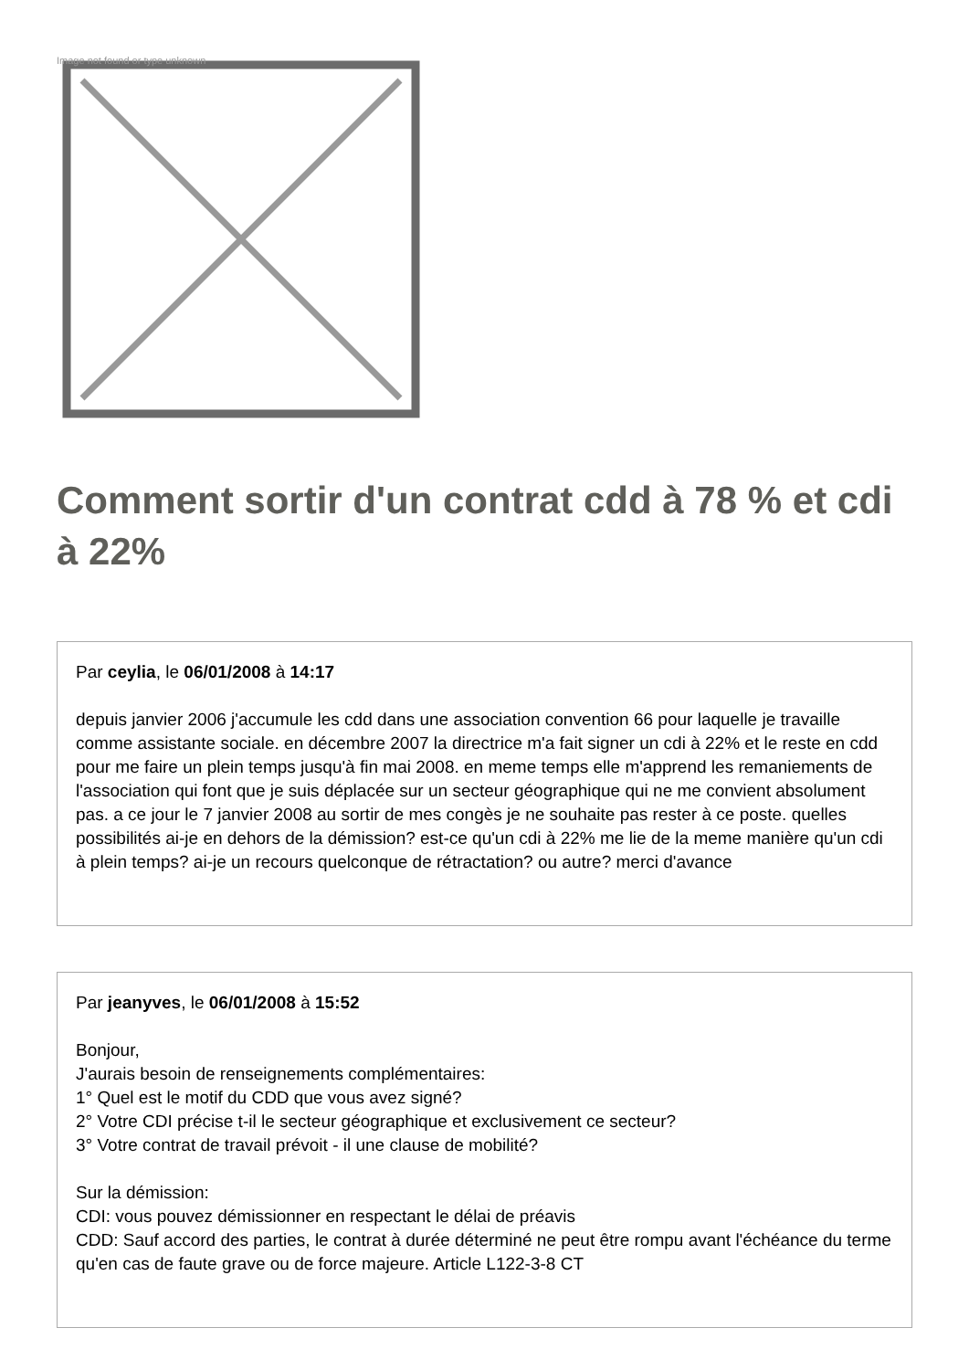Image not found or type unknown
Comment sortir d'un contrat cdd à 78 % et cdi à 22%
Par ceylia, le 06/01/2008 à 14:17
depuis janvier 2006 j'accumule les cdd dans une association convention 66 pour laquelle je travaille comme assistante sociale. en décembre 2007 la directrice m'a fait signer un cdi à 22% et le reste en cdd pour me faire un plein temps jusqu'à fin mai 2008. en meme temps elle m'apprend les remaniements de l'association qui font que je suis déplacée sur un secteur géographique qui ne me convient absolument pas. a ce jour le 7 janvier 2008 au sortir de mes congès je ne souhaite pas rester à ce poste. quelles possibilités ai-je en dehors de la démission? est-ce qu'un cdi à 22% me lie de la meme manière qu'un cdi à plein temps? ai-je un recours quelconque de rétractation? ou autre? merci d'avance
Par jeanyves, le 06/01/2008 à 15:52
Bonjour,
J'aurais besoin de renseignements complémentaires:
1° Quel est le motif du CDD que vous avez signé?
2° Votre CDI précise t-il le secteur géographique et exclusivement ce secteur?
3° Votre contrat de travail prévoit - il une clause de mobilité?
Sur la démission:
CDI: vous pouvez démissionner en respectant le délai de préavis
CDD: Sauf accord des parties, le contrat à durée déterminé ne peut être rompu avant l'échéance du terme qu'en cas de faute grave ou de force majeure. Article L122-3-8 CT